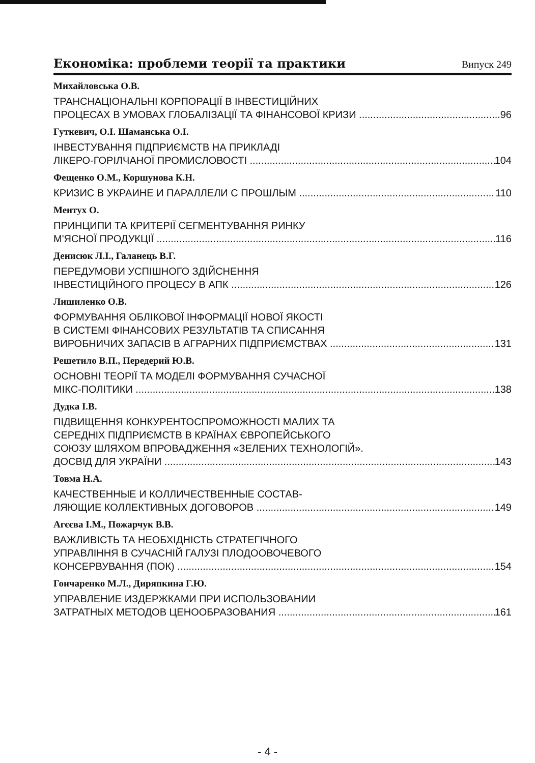Економіка: проблеми теорії та практики Випуск 249
Михайловська О.В.
ТРАНСНАЦІОНАЛЬНІ КОРПОРАЦІЇ В ІНВЕСТИЦІЙНИХ
ПРОЦЕСАХ В УМОВАХ ГЛОБАЛІЗАЦІЇ ТА ФІНАНСОВОЇ КРИЗИ 96
Гуткевич, О.І. Шаманська О.І.
ІНВЕСТУВАННЯ ПІДПРИЄМСТВ НА ПРИКЛАДІ
ЛІКЕРО-ГОРІЛЧАНОЇ ПРОМИСЛОВОСТІ 104
Фещенко О.М., Коршунова К.Н.
КРИЗИС В УКРАИНЕ И ПАРАЛЛЕЛИ С ПРОШЛЫМ 110
Ментух О.
ПРИНЦИПИ ТА КРИТЕРІЇ СЕГМЕНТУВАННЯ РИНКУ
М'ЯСНОЇ ПРОДУКЦІЇ 116
Денисюк Л.І., Галанець В.Г.
ПЕРЕДУМОВИ УСПІШНОГО ЗДІЙСНЕННЯ
ІНВЕСТИЦІЙНОГО ПРОЦЕСУ В АПК 126
Лишиленко О.В.
ФОРМУВАННЯ ОБЛІКОВОЇ ІНФОРМАЦІЇ НОВОЇ ЯКОСТІ
В СИСТЕМІ ФІНАНСОВИХ РЕЗУЛЬТАТІВ ТА СПИСАННЯ
ВИРОБНИЧИХ ЗАПАСІВ В АГРАРНИХ ПІДПРИЄМСТВАХ 131
Решетило В.П., Передерий Ю.В.
ОСНОВНІ ТЕОРІЇ ТА МОДЕЛІ ФОРМУВАННЯ СУЧАСНОЇ
МІКС-ПОЛІТИКИ 138
Дудка І.В.
ПІДВИЩЕННЯ КОНКУРЕНТОСПРОМОЖНОСТІ МАЛИХ ТА
СЕРЕДНІХ ПІДПРИЄМСТВ В КРАЇНАХ ЄВРОПЕЙСЬКОГО
СОЮЗУ ШЛЯХОМ ВПРОВАДЖЕННЯ «ЗЕЛЕНИХ ТЕХНОЛОГІЙ».
ДОСВІД ДЛЯ УКРАЇНИ 143
Товма Н.А.
КАЧЕСТВЕННЫЕ И КОЛЛИЧЕСТВЕННЫЕ СОСТАВ-
ЛЯЮЩИЕ КОЛЛЕКТИВНЫХ ДОГОВОРОВ 149
Агєєва І.М., Пожарчук В.В.
ВАЖЛИВІСТЬ ТА НЕОБХІДНІСТЬ СТРАТЕГІЧНОГО
УПРАВЛІННЯ В СУЧАСНІЙ ГАЛУЗІ ПЛОДООВОЧЕВОГО
КОНСЕРВУВАННЯ (ПОК) 154
Гончаренко М.Л., Диряпкина Г.Ю.
УПРАВЛЕНИЕ ИЗДЕРЖКАМИ ПРИ ИСПОЛЬЗОВАНИИ
ЗАТРАТНЫХ МЕТОДОВ ЦЕНООБРАЗОВАНИЯ 161
- 4 -